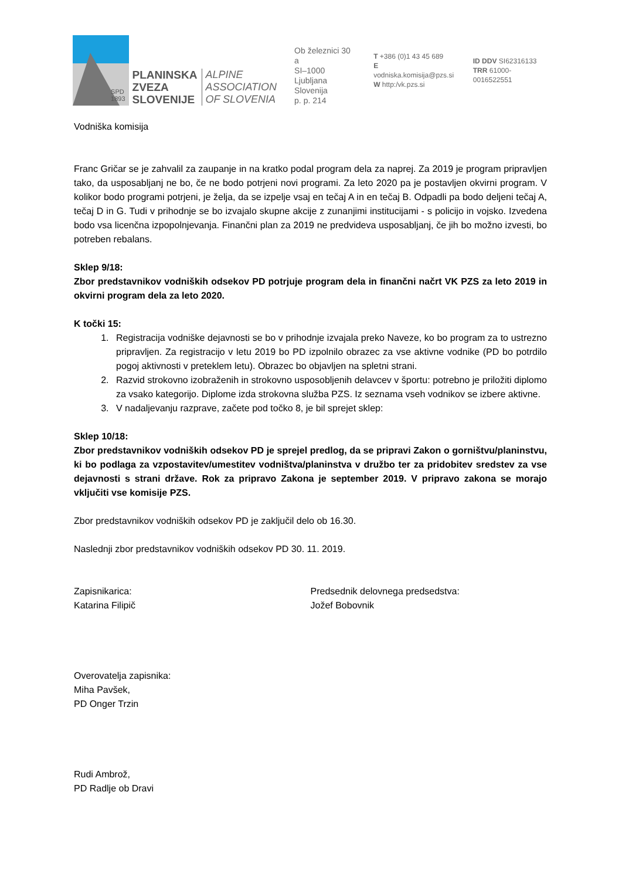SPD
1893
PLANINSKA
ZVEZA
SLOVENIJE
ALPINE
ASSOCIATION
OF SLOVENIA
Ob železnici 30 a
SI–1000 Ljubljana
Slovenija
p. p. 214
T +386 (0)1 43 45 689
E vodniska.komisija@pzs.si
W http:/vk.pzs.si
ID DDV SI62316133
TRR 61000-0016522551
Vodniška komisija
Franc Gričar se je zahvalil za zaupanje in na kratko podal program dela za naprej. Za 2019 je program pripravljen tako, da usposabljanj ne bo, če ne bodo potrjeni novi programi. Za leto 2020 pa je postavljen okvirni program. V kolikor bodo programi potrjeni, je želja, da se izpelje vsaj en tečaj A in en tečaj B. Odpadli pa bodo deljeni tečaj A, tečaj D in G. Tudi v prihodnje se bo izvajalo skupne akcije z zunanjimi institucijami - s policijo in vojsko. Izvedena bodo vsa licenčna izpopolnjevanja. Finančni plan za 2019 ne predvideva usposabljanj, če jih bo možno izvesti, bo potreben rebalans.
Sklep 9/18:
Zbor predstavnikov vodniških odsekov PD potrjuje program dela in finančni načrt VK PZS za leto 2019 in okvirni program dela za leto 2020.
K točki 15:
1. Registracija vodniške dejavnosti se bo v prihodnje izvajala preko Naveze, ko bo program za to ustrezno pripravljen. Za registracijo v letu 2019 bo PD izpolnilo obrazec za vse aktivne vodnike (PD bo potrdilo pogoj aktivnosti v preteklem letu). Obrazec bo objavljen na spletni strani.
2. Razvid strokovno izobraženih in strokovno usposobljenih delavcev v športu: potrebno je priložiti diplomo za vsako kategorijo. Diplome izda strokovna služba PZS. Iz seznama vseh vodnikov se izbere aktivne.
3. V nadaljevanju razprave, začete pod točko 8, je bil sprejet sklep:
Sklep 10/18:
Zbor predstavnikov vodniških odsekov PD je sprejel predlog, da se pripravi Zakon o gorništvu/planinstvu, ki bo podlaga za vzpostavitev/umestitev vodništva/planinstva v družbo ter za pridobitev sredstev za vse dejavnosti s strani države. Rok za pripravo Zakona je september 2019. V pripravo zakona se morajo vključiti vse komisije PZS.
Zbor predstavnikov vodniških odsekov PD je zaključil delo ob 16.30.
Naslednji zbor predstavnikov vodniških odsekov PD 30. 11. 2019.
Zapisnikarica:
Katarina Filipič
Predsednik delovnega predsedstva:
Jožef Bobovnik
Overovatelja zapisnika:
Miha Pavšek,
PD Onger Trzin
Rudi Ambrož,
PD Radlje ob Dravi